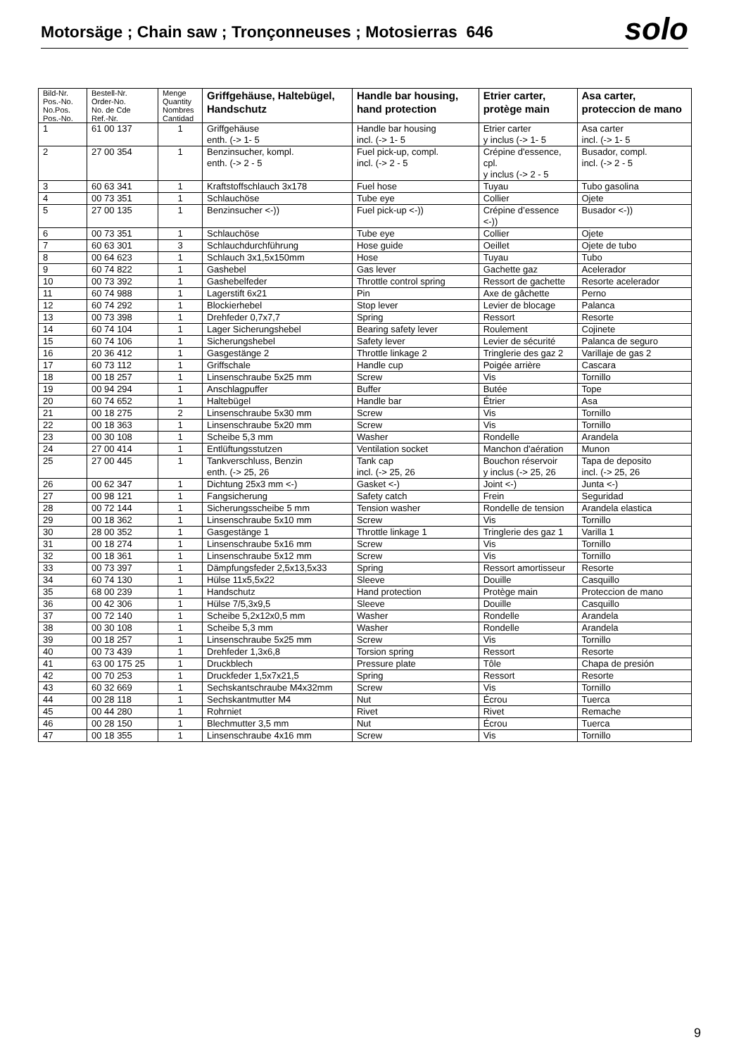Motorsäge ; Chain saw ; Tronçonneuses ; Motosierras 646
solo
| Bild-Nr. Pos.-No. No.Pos. Pos.-No. | Bestell-Nr. Order-No. No. de Cde Ref.-Nr. | Menge Quantity Nombres Cantidad | Griffgehäuse, Haltebügel, Handschutz | Handle bar housing, hand protection | Etrier carter, protège main | Asa carter, proteccion de mano |
| --- | --- | --- | --- | --- | --- | --- |
| 1 | 61 00 137 | 1 | Griffgehäuse enth. (-> 1- 5 | Handle bar housing incl. (-> 1- 5 | Etrier carter y inclus (-> 1- 5 | Asa carter incl. (-> 1- 5 |
| 2 | 27 00 354 | 1 | Benzinsucher, kompl. enth. (-> 2 - 5 | Fuel pick-up, compl. incl. (-> 2 - 5 | Crépine d'essence, cpl. y inclus (-> 2 - 5 | Busador, compl. incl. (-> 2 - 5 |
| 3 | 60 63 341 | 1 | Kraftstoffschlauch 3x178 | Fuel hose | Tuyau | Tubo gasolina |
| 4 | 00 73 351 | 1 | Schlauchöse | Tube eye | Collier | Ojete |
| 5 | 27 00 135 | 1 | Benzinsucher <-)) | Fuel pick-up <-)) | Crépine d’essence <-)) | Busador <-)) |
| 6 | 00 73 351 | 1 | Schlauchöse | Tube eye | Collier | Ojete |
| 7 | 60 63 301 | 3 | Schlauchdurchführung | Hose guide | Oeillet | Ojete de tubo |
| 8 | 00 64 623 | 1 | Schlauch 3x1,5x150mm | Hose | Tuyau | Tubo |
| 9 | 60 74 822 | 1 | Gashebel | Gas lever | Gachette gaz | Acelerador |
| 10 | 00 73 392 | 1 | Gashebelfeder | Throttle control spring | Ressort de gachette | Resorte acelerador |
| 11 | 60 74 988 | 1 | Lagerstift 6x21 | Pin | Axe de gâchette | Perno |
| 12 | 60 74 292 | 1 | Blockierhebel | Stop lever | Levier de blocage | Palanca |
| 13 | 00 73 398 | 1 | Drehfeder 0,7x7,7 | Spring | Ressort | Resorte |
| 14 | 60 74 104 | 1 | Lager Sicherungshebel | Bearing safety lever | Roulement | Cojinete |
| 15 | 60 74 106 | 1 | Sicherungshebel | Safety lever | Levier de sécurité | Palanca de seguro |
| 16 | 20 36 412 | 1 | Gasgestänge 2 | Throttle linkage 2 | Tringlerie des gaz 2 | Varillaje de gas 2 |
| 17 | 60 73 112 | 1 | Griffschale | Handle cup | Poigée arrière | Cascara |
| 18 | 00 18 257 | 1 | Linsenschraube 5x25 mm | Screw | Vis | Tornillo |
| 19 | 00 94 294 | 1 | Anschlagpuffer | Buffer | Butée | Tope |
| 20 | 60 74 652 | 1 | Haltebügel | Handle bar | Étrier | Asa |
| 21 | 00 18 275 | 2 | Linsenschraube 5x30 mm | Screw | Vis | Tornillo |
| 22 | 00 18 363 | 1 | Linsenschraube 5x20 mm | Screw | Vis | Tornillo |
| 23 | 00 30 108 | 1 | Scheibe 5,3 mm | Washer | Rondelle | Arandela |
| 24 | 27 00 414 | 1 | Entlüftungsstutzen | Ventilation socket | Manchon d'aération | Munon |
| 25 | 27 00 445 | 1 | Tankverschluss, Benzin enth. (-> 25, 26 | Tank cap incl. (-> 25, 26 | Bouchon réservoir y inclus (-> 25, 26 | Tapa de deposito incl. (-> 25, 26 |
| 26 | 00 62 347 | 1 | Dichtung 25x3 mm <-) | Gasket <-) | Joint <-) | Junta <-) |
| 27 | 00 98 121 | 1 | Fangsicherung | Safety catch | Frein | Seguridad |
| 28 | 00 72 144 | 1 | Sicherungsscheibe 5 mm | Tension washer | Rondelle de tension | Arandela elastica |
| 29 | 00 18 362 | 1 | Linsenschraube 5x10 mm | Screw | Vis | Tornillo |
| 30 | 28 00 352 | 1 | Gasgestänge 1 | Throttle linkage 1 | Tringlerie des gaz 1 | Varilla 1 |
| 31 | 00 18 274 | 1 | Linsenschraube 5x16 mm | Screw | Vis | Tornillo |
| 32 | 00 18 361 | 1 | Linsenschraube 5x12 mm | Screw | Vis | Tornillo |
| 33 | 00 73 397 | 1 | Dämpfungsfeder 2,5x13,5x33 | Spring | Ressort amortisseur | Resorte |
| 34 | 60 74 130 | 1 | Hülse 11x5,5x22 | Sleeve | Douille | Casquillo |
| 35 | 68 00 239 | 1 | Handschutz | Hand protection | Protège main | Proteccion de mano |
| 36 | 00 42 306 | 1 | Hülse 7/5,3x9,5 | Sleeve | Douille | Casquillo |
| 37 | 00 72 140 | 1 | Scheibe 5,2x12x0,5 mm | Washer | Rondelle | Arandela |
| 38 | 00 30 108 | 1 | Scheibe 5,3 mm | Washer | Rondelle | Arandela |
| 39 | 00 18 257 | 1 | Linsenschraube 5x25 mm | Screw | Vis | Tornillo |
| 40 | 00 73 439 | 1 | Drehfeder 1,3x6,8 | Torsion spring | Ressort | Resorte |
| 41 | 63 00 175 25 | 1 | Druckblech | Pressure plate | Tôle | Chapa de presión |
| 42 | 00 70 253 | 1 | Druckfeder 1,5x7x21,5 | Spring | Ressort | Resorte |
| 43 | 60 32 669 | 1 | Sechskantschraube M4x32mm | Screw | Vis | Tornillo |
| 44 | 00 28 118 | 1 | Sechskantmutter M4 | Nut | Écrou | Tuerca |
| 45 | 00 44 280 | 1 | Rohrniet | Rivet | Rivet | Remache |
| 46 | 00 28 150 | 1 | Blechmutter 3,5 mm | Nut | Écrou | Tuerca |
| 47 | 00 18 355 | 1 | Linsenschraube 4x16 mm | Screw | Vis | Tornillo |
9